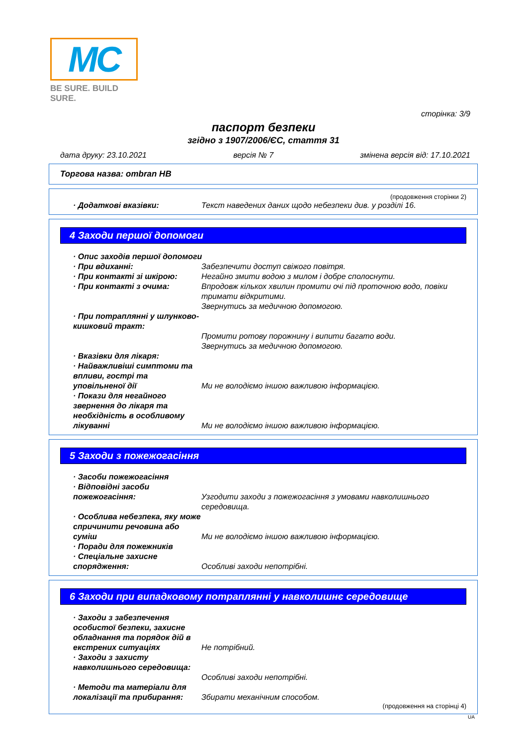MC
BE SURE. BUILD SURE.
сторінка: 3/9
паспорт безпеки
згідно з 1907/2006/ЄС, стаття 31
дата друку: 23.10.2021 версія № 7 змінена версія від: 17.10.2021
Торгова назва: ombran HB
(продовження сторінки 2)
· Додаткові вказівки: Текст наведених даних щодо небезпеки див. у розділі 16.
4 Заходи першої допомоги
· Опис заходів першої допомоги
· При вдиханні: Забезпечити доступ свіжого повітря.
· При контакті зі шкірою: Негайно змити водою з милом і добре сполоснути.
· При контакті з очима: Впродовж кількох хвилин промити очі під проточною водо, повіки тримати відкритими.
Звернутись за медичною допомогою.
· При потраплянні у шлунково-кишковий тракт:
Промити ротову порожнину і випити багато води.
Звернутись за медичною допомогою.
· Вказівки для лікаря:
· Найважливіші симптоми та впливи, гострі та уповільненої дії
Ми не володіємо іншою важливою інформацією.
· Покази для негайного звернення до лікаря та необхідність в особливому лікуванні
Ми не володіємо іншою важливою інформацією.
5 Заходи з пожежогасіння
· Засоби пожежогасіння
· Відповідні засоби пожежогасіння:
Узгодити заходи з пожежогасіння з умовами навколишнього середовища.
· Особлива небезпека, яку може спричинити речовина або суміш
Ми не володіємо іншою важливою інформацією.
· Поради для пожежників
· Спеціальне захисне спорядження:
Особливі заходи непотрібні.
6 Заходи при випадковому потраплянні у навколишнє середовище
· Заходи з забезпечення особистої безпеки, захисне обладнання та порядок дій в екстрених ситуаціях
Не потрібний.
· Заходи з захисту навколишнього середовища:
Особливі заходи непотрібні.
· Методи та матеріали для локалізації та прибирання:
Збирати механічним способом.
(продовження на сторінці 4)
UA